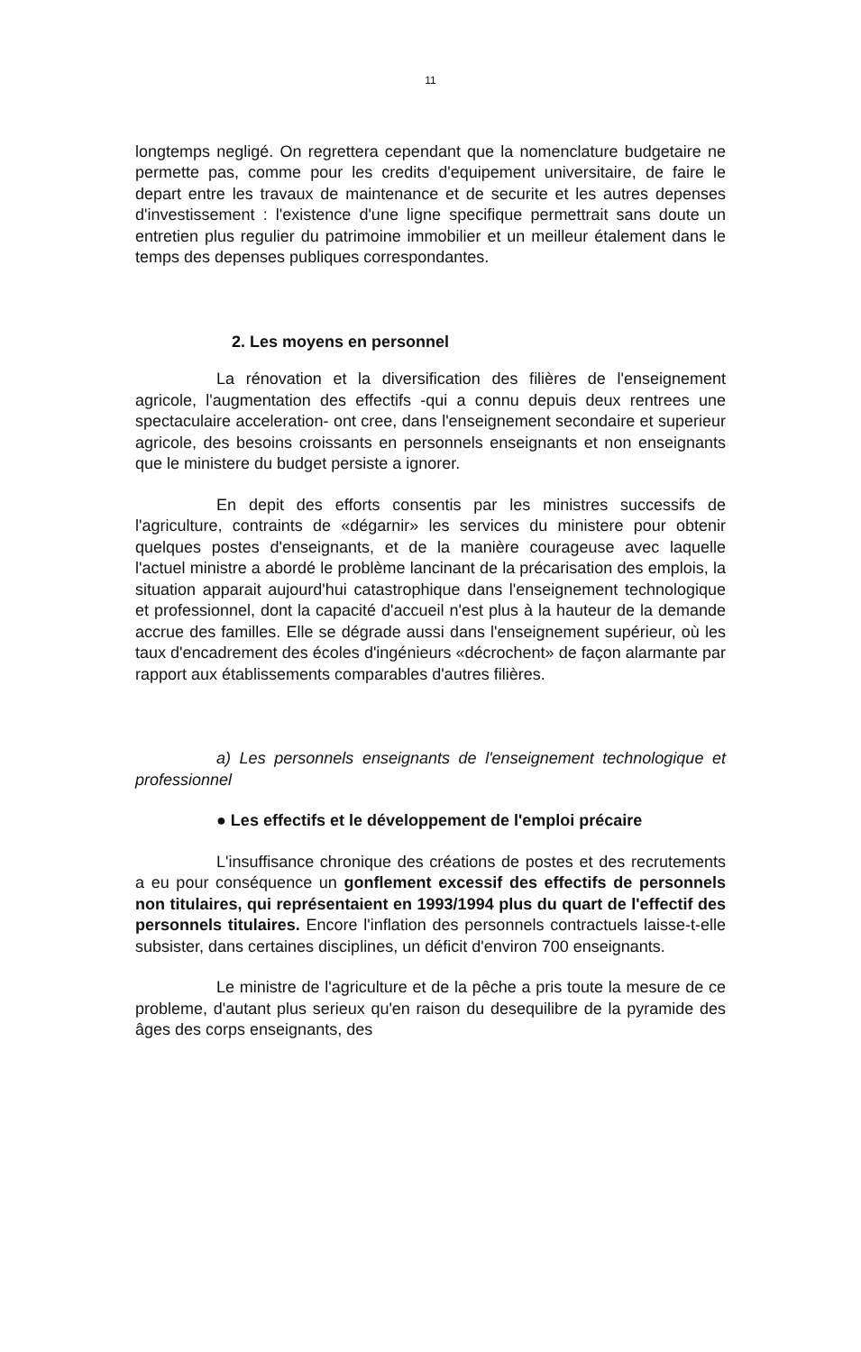11
longtemps negligé. On regrettera cependant que la nomenclature budgetaire ne permette pas, comme pour les credits d'equipement universitaire, de faire le depart entre les travaux de maintenance et de securite et les autres depenses d'investissement : l'existence d'une ligne specifique permettrait sans doute un entretien plus regulier du patrimoine immobilier et un meilleur étalement dans le temps des depenses publiques correspondantes.
2. Les moyens en personnel
La rénovation et la diversification des filières de l'enseignement agricole, l'augmentation des effectifs -qui a connu depuis deux rentrees une spectaculaire acceleration- ont cree, dans l'enseignement secondaire et superieur agricole, des besoins croissants en personnels enseignants et non enseignants que le ministere du budget persiste a ignorer.
En depit des efforts consentis par les ministres successifs de l'agriculture, contraints de «dégarnir» les services du ministere pour obtenir quelques postes d'enseignants, et de la manière courageuse avec laquelle l'actuel ministre a abordé le problème lancinant de la précarisation des emplois, la situation apparait aujourd'hui catastrophique dans l'enseignement technologique et professionnel, dont la capacité d'accueil n'est plus à la hauteur de la demande accrue des familles. Elle se dégrade aussi dans l'enseignement supérieur, où les taux d'encadrement des écoles d'ingénieurs «décrochent» de façon alarmante par rapport aux établissements comparables d'autres filières.
a) Les personnels enseignants de l'enseignement technologique et professionnel
● Les effectifs et le développement de l'emploi précaire
L'insuffisance chronique des créations de postes et des recrutements a eu pour conséquence un gonflement excessif des effectifs de personnels non titulaires, qui représentaient en 1993/1994 plus du quart de l'effectif des personnels titulaires. Encore l'inflation des personnels contractuels laisse-t-elle subsister, dans certaines disciplines, un déficit d'environ 700 enseignants.
Le ministre de l'agriculture et de la pêche a pris toute la mesure de ce probleme, d'autant plus serieux qu'en raison du desequilibre de la pyramide des âges des corps enseignants, des